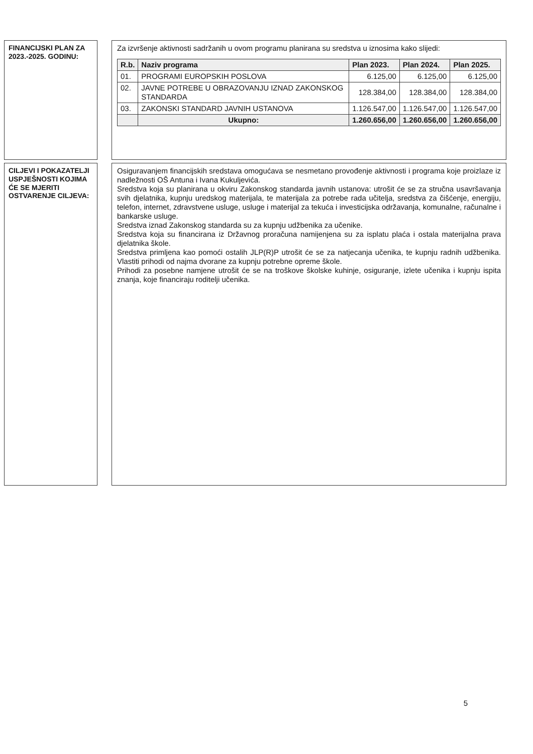FINANCIJSKI PLAN ZA 2023.-2025. GODINU:
Za izvršenje aktivnosti sadržanih u ovom programu planirana su sredstva u iznosima kako slijedi:
| R.b. | Naziv programa | Plan 2023. | Plan 2024. | Plan 2025. |
| --- | --- | --- | --- | --- |
| 01. | PROGRAMI EUROPSKIH POSLOVA | 6.125,00 | 6.125,00 | 6.125,00 |
| 02. | JAVNE POTREBE U OBRAZOVANJU IZNAD ZAKONSKOG STANDARDA | 128.384,00 | 128.384,00 | 128.384,00 |
| 03. | ZAKONSKI STANDARD JAVNIH USTANOVA | 1.126.547,00 | 1.126.547,00 | 1.126.547,00 |
| | Ukupno: | 1.260.656,00 | 1.260.656,00 | 1.260.656,00 |
CILJEVI I POKAZATELJI USPJEŠNOSTI KOJIMA ĆE SE MJERITI OSTVARENJE CILJEVA:
Osiguravanjem financijskih sredstava omogućava se nesmetano provođenje aktivnosti i programa koje proizlaze iz nadležnosti OŠ Antuna i Ivana Kukuljevića.
Sredstva koja su planirana u okviru Zakonskog standarda javnih ustanova: utrošit će se za stručna usavršavanja svih djelatnika, kupnju uredskog materijala, te materijala za potrebe rada učitelja, sredstva za čišćenje, energiju, telefon, internet, zdravstvene usluge, usluge i materijal za tekuća i investicijska održavanja, komunalne, računalne i bankarske usluge.
Sredstva iznad Zakonskog standarda su za kupnju udžbenika za učenike.
Sredstva koja su financirana iz Državnog proračuna namijenjena su za isplatu plaća i ostala materijalna prava djelatnika škole.
Sredstva primljena kao pomoći ostalih JLP(R)P utrošit će se za natjecanja učenika, te kupnju radnih udžbenika. Vlastiti prihodi od najma dvorane za kupnju potrebne opreme škole.
Prihodi za posebne namjene utrošit će se na troškove školske kuhinje, osiguranje, izlete učenika i kupnju ispita znanja, koje financiraju roditelji učenika.
5